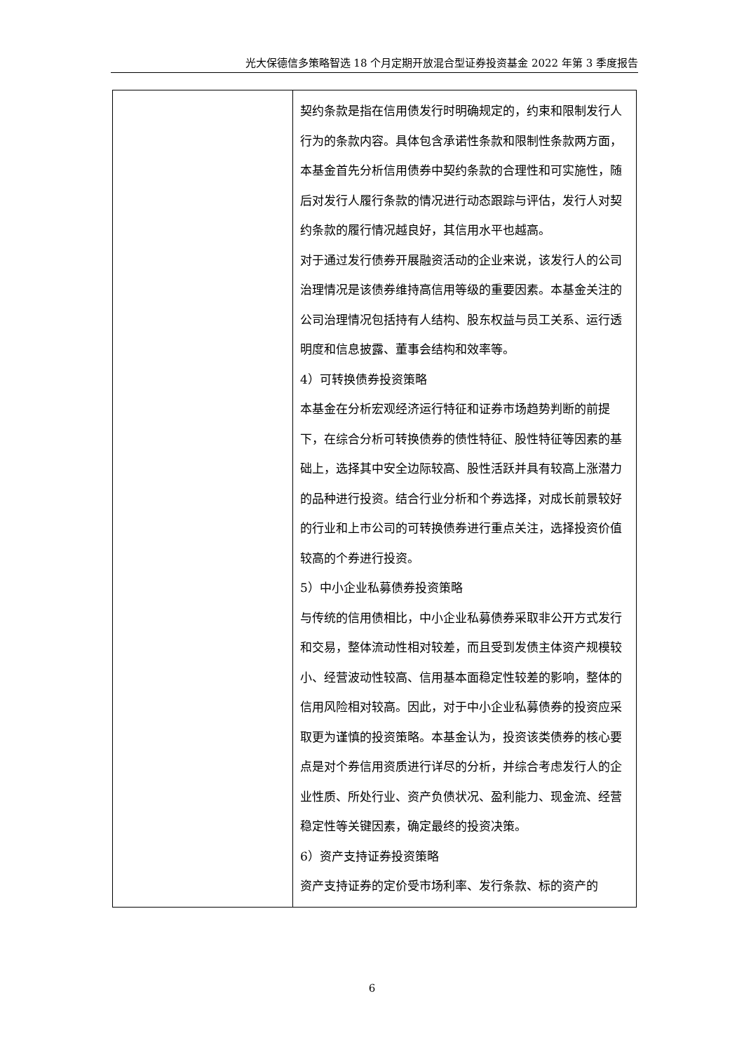光大保德信多策略智选 18 个月定期开放混合型证券投资基金 2022 年第 3 季度报告
| | 契约条款是指在信用债发行时明确规定的，约束和限制发行人行为的条款内容。具体包含承诺性条款和限制性条款两方面，本基金首先分析信用债券中契约条款的合理性和可实施性，随后对发行人履行条款的情况进行动态跟踪与评估，发行人对契约条款的履行情况越良好，其信用水平也越高。 对于通过发行债券开展融资活动的企业来说，该发行人的公司治理情况是该债券维持高信用等级的重要因素。本基金关注的公司治理情况包括持有人结构、股东权益与员工关系、运行透明度和信息披露、董事会结构和效率等。 4）可转换债券投资策略 本基金在分析宏观经济运行特征和证券市场趋势判断的前提下，在综合分析可转换债券的债性特征、股性特征等因素的基础上，选择其中安全边际较高、股性活跃并具有较高上涨潜力的品种进行投资。结合行业分析和个券选择，对成长前景较好的行业和上市公司的可转换债券进行重点关注，选择投资价值较高的个券进行投资。 5）中小企业私募债券投资策略 与传统的信用债相比，中小企业私募债券采取非公开方式发行和交易，整体流动性相对较差，而且受到发债主体资产规模较小、经营波动性较高、信用基本面稳定性较差的影响，整体的信用风险相对较高。因此，对于中小企业私募债券的投资应采取更为谨慎的投资策略。本基金认为，投资该类债券的核心要点是对个券信用资质进行详尽的分析，并综合考虑发行人的企业性质、所处行业、资产负债状况、盈利能力、现金流、经营稳定性等关键因素，确定最终的投资决策。 6）资产支持证券投资策略 资产支持证券的定价受市场利率、发行条款、标的资产的 |
6